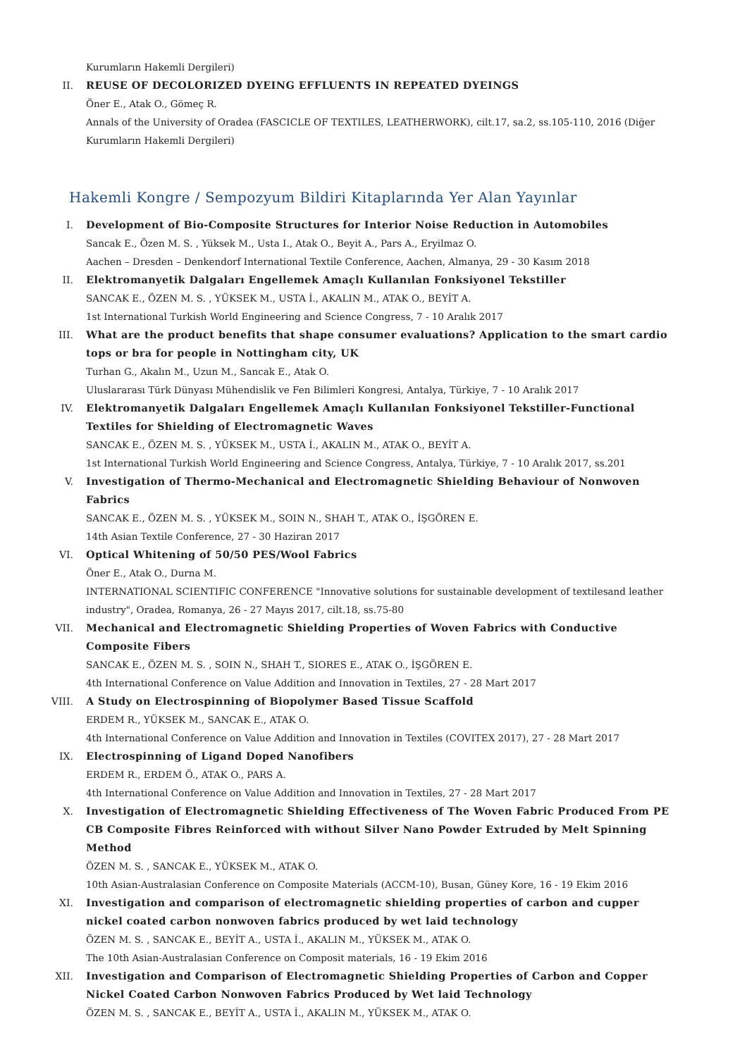Kurumların Hakemli Dergileri)
II. REUSE OF DECOLORIZED DYEING EFFLUENTS IN REPEATED DYEINGS
Öner E., Atak O., Gömeç R.
Annals of the University of Oradea (FASCICLE OF TEXTILES, LEATHERWORK), cilt.17, sa.2, ss.105-110, 2016 (Diğer Kurumların Hakemli Dergileri)
Hakemli Kongre / Sempozyum Bildiri Kitaplarında Yer Alan Yayınlar
I. Development of Bio-Composite Structures for Interior Noise Reduction in Automobiles
Sancak E., Özen M. S. , Yüksek M., Usta I., Atak O., Beyit A., Pars A., Eryilmaz O.
Aachen – Dresden – Denkendorf International Textile Conference, Aachen, Almanya, 29 - 30 Kasım 2018
II. Elektromanyetik Dalgaları Engellemek Amaçlı Kullanılan Fonksiyonel Tekstiller
SANCAK E., ÖZEN M. S. , YÜKSEK M., USTA İ., AKALIN M., ATAK O., BEYİT A.
1st International Turkish World Engineering and Science Congress, 7 - 10 Aralık 2017
III. What are the product benefits that shape consumer evaluations? Application to the smart cardio tops or bra for people in Nottingham city, UK
Turhan G., Akalın M., Uzun M., Sancak E., Atak O.
Uluslararası Türk Dünyası Mühendislik ve Fen Bilimleri Kongresi, Antalya, Türkiye, 7 - 10 Aralık 2017
IV. Elektromanyetik Dalgaları Engellemek Amaçlı Kullanılan Fonksiyonel Tekstiller-Functional Textiles for Shielding of Electromagnetic Waves
SANCAK E., ÖZEN M. S. , YÜKSEK M., USTA İ., AKALIN M., ATAK O., BEYİT A.
1st International Turkish World Engineering and Science Congress, Antalya, Türkiye, 7 - 10 Aralık 2017, ss.201
V. Investigation of Thermo-Mechanical and Electromagnetic Shielding Behaviour of Nonwoven Fabrics
SANCAK E., ÖZEN M. S. , YÜKSEK M., SOIN N., SHAH T., ATAK O., İŞGÖREN E.
14th Asian Textile Conference, 27 - 30 Haziran 2017
VI. Optical Whitening of 50/50 PES/Wool Fabrics
Öner E., Atak O., Durna M.
INTERNATIONAL SCIENTIFIC CONFERENCE "Innovative solutions for sustainable development of textilesand leather industry", Oradea, Romanya, 26 - 27 Mayıs 2017, cilt.18, ss.75-80
VII. Mechanical and Electromagnetic Shielding Properties of Woven Fabrics with Conductive Composite Fibers
SANCAK E., ÖZEN M. S. , SOIN N., SHAH T., SIORES E., ATAK O., İŞGÖREN E.
4th International Conference on Value Addition and Innovation in Textiles, 27 - 28 Mart 2017
VIII. A Study on Electrospinning of Biopolymer Based Tissue Scaffold
ERDEM R., YÜKSEK M., SANCAK E., ATAK O.
4th International Conference on Value Addition and Innovation in Textiles (COVITEX 2017), 27 - 28 Mart 2017
IX. Electrospinning of Ligand Doped Nanofibers
ERDEM R., ERDEM Ö., ATAK O., PARS A.
4th International Conference on Value Addition and Innovation in Textiles, 27 - 28 Mart 2017
X. Investigation of Electromagnetic Shielding Effectiveness of The Woven Fabric Produced From PE CB Composite Fibres Reinforced with without Silver Nano Powder Extruded by Melt Spinning Method
ÖZEN M. S. , SANCAK E., YÜKSEK M., ATAK O.
10th Asian-Australasian Conference on Composite Materials (ACCM-10), Busan, Güney Kore, 16 - 19 Ekim 2016
XI. Investigation and comparison of electromagnetic shielding properties of carbon and cupper nickel coated carbon nonwoven fabrics produced by wet laid technology
ÖZEN M. S. , SANCAK E., BEYİT A., USTA İ., AKALIN M., YÜKSEK M., ATAK O.
The 10th Asian-Australasian Conference on Composit materials, 16 - 19 Ekim 2016
XII. Investigation and Comparison of Electromagnetic Shielding Properties of Carbon and Copper Nickel Coated Carbon Nonwoven Fabrics Produced by Wet laid Technology
ÖZEN M. S. , SANCAK E., BEYİT A., USTA İ., AKALIN M., YÜKSEK M., ATAK O.